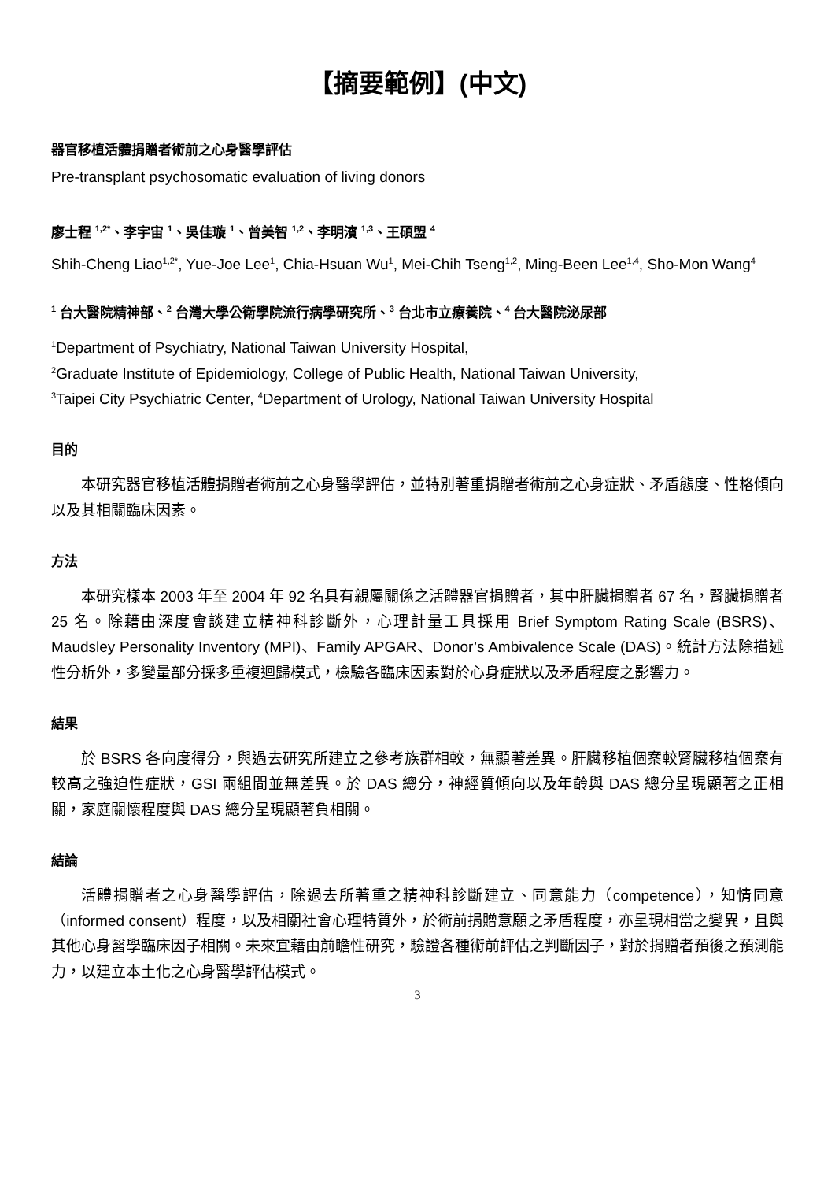【摘要範例】(中文)
器官移植活體捐贈者術前之心身醫學評估
Pre-transplant psychosomatic evaluation of living donors
廖士程 <sup>1,2*</sup>、李宇宙 <sup>1</sup>、吳佳璇 <sup>1</sup>、曾美智 <sup>1,2</sup>、李明濱 <sup>1,3</sup>、王碩盟 <sup>4</sup>
Shih-Cheng Liao<sup>1,2*</sup>, Yue-Joe Lee<sup>1</sup>, Chia-Hsuan Wu<sup>1</sup>, Mei-Chih Tseng<sup>1,2</sup>, Ming-Been Lee<sup>1,4</sup>, Sho-Mon Wang<sup>4</sup>
<sup>1</sup> 台大醫院精神部、<sup>2</sup> 台灣大學公衛學院流行病學研究所、<sup>3</sup> 台北市立療養院、<sup>4</sup> 台大醫院泌尿部
<sup>1</sup> Department of Psychiatry, National Taiwan University Hospital,
<sup>2</sup> Graduate Institute of Epidemiology, College of Public Health, National Taiwan University,
<sup>3</sup> Taipei City Psychiatric Center, <sup>4</sup>Department of Urology, National Taiwan University Hospital
目的
本研究器官移植活體捐贈者術前之心身醫學評估，並特別著重捐贈者術前之心身症狀、矛盾態度、性格傾向以及其相關臨床因素。
方法
本研究樣本 2003 年至 2004 年 92 名具有親屬關係之活體器官捐贈者，其中肝臟捐贈者 67 名，腎臟捐贈者 25 名。除藉由深度會談建立精神科診斷外，心理計量工具採用 Brief Symptom Rating Scale (BSRS)、Maudsley Personality Inventory (MPI)、Family APGAR、Donor’s Ambivalence Scale (DAS)。統計方法除描述性分析外，多變量部分採多重複迴歸模式，檢驗各臨床因素對於心身症狀以及矛盾程度之影響力。
結果
於 BSRS 各向度得分，與過去研究所建立之參考族群相較，無顯著差異。肝臟移植個案較腎臟移植個案有較高之強迫性症狀，GSI 兩組間並無差異。於 DAS 總分，神經質傾向以及年齡與 DAS 總分呈現顯著之正相關，家庭關懷程度與 DAS 總分呈現顯著負相關。
結論
活體捐贈者之心身醫學評估，除過去所著重之精神科診斷建立、同意能力（competence），知情同意（informed consent）程度，以及相關社會心理特質外，於術前捐贈意願之矛盾程度，亦呈現相當之變異，且與其他心身醫學臨床因子相關。未來宜藉由前瞻性研究，驗證各種術前評估之判斷因子，對於捐贈者預後之預測能力，以建立本土化之心身醫學評估模式。
3